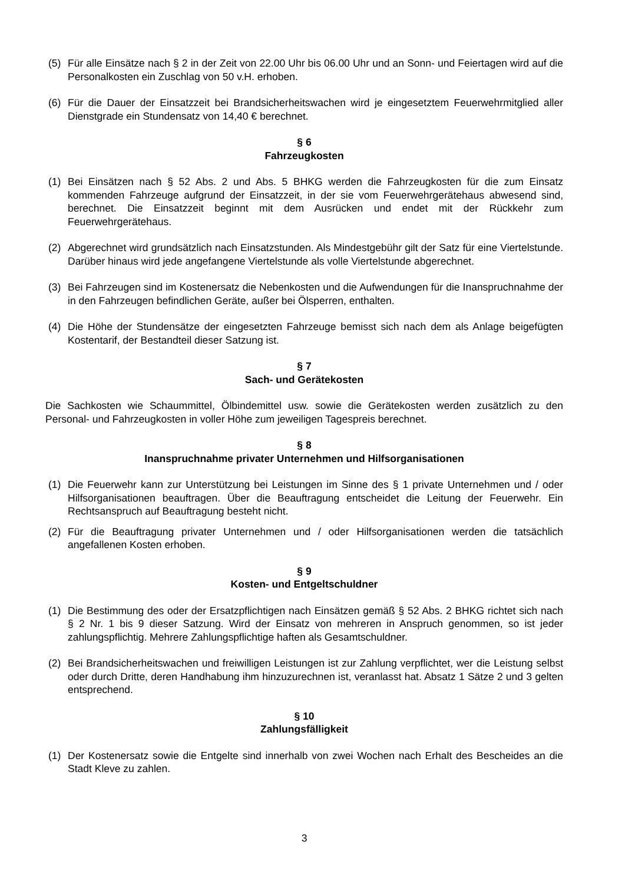(5) Für alle Einsätze nach § 2 in der Zeit von 22.00 Uhr bis 06.00 Uhr und an Sonn- und Feiertagen wird auf die Personalkosten ein Zuschlag von 50 v.H. erhoben.
(6) Für die Dauer der Einsatzzeit bei Brandsicherheitswachen wird je eingesetztem Feuerwehrmitglied aller Dienstgrade ein Stundensatz von 14,40 € berechnet.
§ 6
Fahrzeugkosten
(1) Bei Einsätzen nach § 52 Abs. 2 und Abs. 5 BHKG werden die Fahrzeugkosten für die zum Einsatz kommenden Fahrzeuge aufgrund der Einsatzzeit, in der sie vom Feuerwehrgerätehaus abwesend sind, berechnet. Die Einsatzzeit beginnt mit dem Ausrücken und endet mit der Rückkehr zum Feuerwehrgerätehaus.
(2) Abgerechnet wird grundsätzlich nach Einsatzstunden. Als Mindestgebühr gilt der Satz für eine Viertelstunde. Darüber hinaus wird jede angefangene Viertelstunde als volle Viertelstunde abgerechnet.
(3) Bei Fahrzeugen sind im Kostenersatz die Nebenkosten und die Aufwendungen für die Inanspruchnahme der in den Fahrzeugen befindlichen Geräte, außer bei Ölsperren, enthalten.
(4) Die Höhe der Stundensätze der eingesetzten Fahrzeuge bemisst sich nach dem als Anlage beigefügten Kostentarif, der Bestandteil dieser Satzung ist.
§ 7
Sach- und Gerätekosten
Die Sachkosten wie Schaummittel, Ölbindemittel usw. sowie die Gerätekosten werden zusätzlich zu den Personal- und Fahrzeugkosten in voller Höhe zum jeweiligen Tagespreis berechnet.
§ 8
Inanspruchnahme privater Unternehmen und Hilfsorganisationen
(1) Die Feuerwehr kann zur Unterstützung bei Leistungen im Sinne des § 1 private Unternehmen und / oder Hilfsorganisationen beauftragen. Über die Beauftragung entscheidet die Leitung der Feuerwehr. Ein Rechtsanspruch auf Beauftragung besteht nicht.
(2) Für die Beauftragung privater Unternehmen und / oder Hilfsorganisationen werden die tatsächlich angefallenen Kosten erhoben.
§ 9
Kosten- und Entgeltschuldner
(1) Die Bestimmung des oder der Ersatzpflichtigen nach Einsätzen gemäß § 52 Abs. 2 BHKG richtet sich nach § 2 Nr. 1 bis 9 dieser Satzung. Wird der Einsatz von mehreren in Anspruch genommen, so ist jeder zahlungspflichtig. Mehrere Zahlungspflichtige haften als Gesamtschuldner.
(2) Bei Brandsicherheitswachen und freiwilligen Leistungen ist zur Zahlung verpflichtet, wer die Leistung selbst oder durch Dritte, deren Handhabung ihm hinzuzurechnen ist, veranlasst hat. Absatz 1 Sätze 2 und 3 gelten entsprechend.
§ 10
Zahlungsfälligkeit
(1) Der Kostenersatz sowie die Entgelte sind innerhalb von zwei Wochen nach Erhalt des Bescheides an die Stadt Kleve zu zahlen.
3